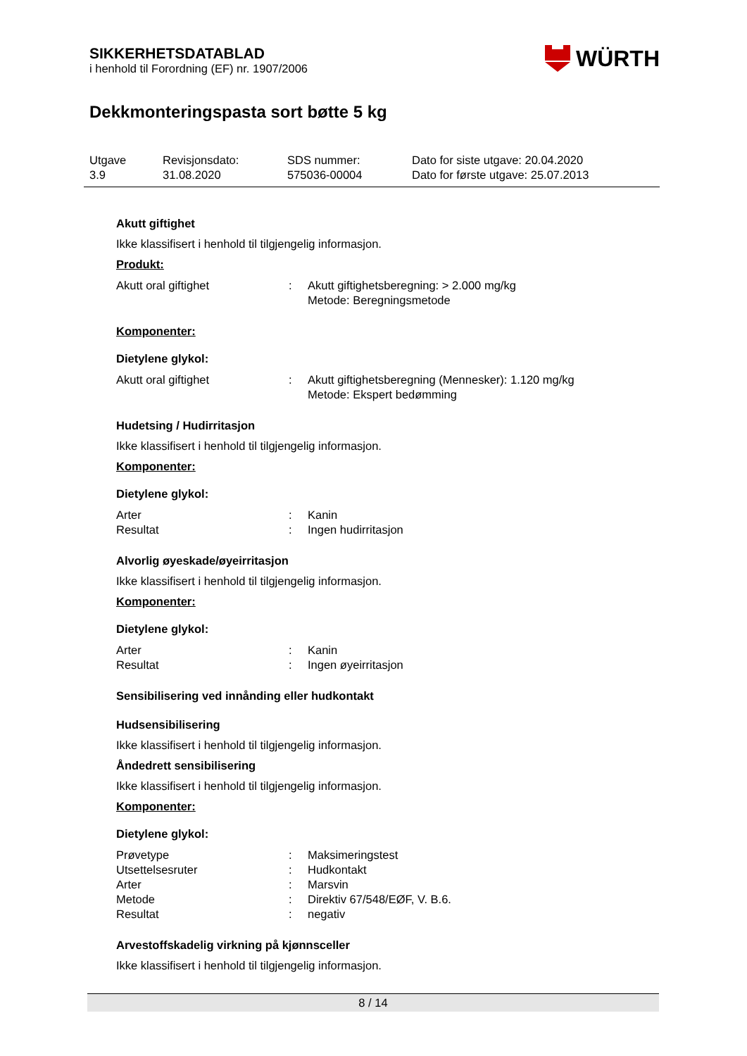WÜRTH
SIKKERHETSDATABLAD
i henhold til Forordning (EF) nr. 1907/2006
Dekkmonteringspasta sort bøtte 5 kg
Utgave
3.9
Revisjonsdato:
31.08.2020
SDS nummer:
575036-00004
Dato for siste utgave: 20.04.2020
Dato for første utgave: 25.07.2013
Akutt giftighet
Ikke klassifisert i henhold til tilgjengelig informasjon.
Produkt:
Akutt oral giftighet: Akutt giftighetsberegning: > 2.000 mg/kg
Metode: Beregningsmetode
Komponenter:
Dietylene glykol:
Akutt oral giftighet: Akutt giftighetsberegning (Mennesker): 1.120 mg/kg
Metode: Ekspert bedømming
Hudetsing / Hudirritasjon
Ikke klassifisert i henhold til tilgjengelig informasjon.
Komponenter:
Dietylene glykol:
Arter: Kanin
Resultat: Ingen hudirritasjon
Alvorlig øyeskade/øyeirritasjon
Ikke klassifisert i henhold til tilgjengelig informasjon.
Komponenter:
Dietylene glykol:
Arter: Kanin
Resultat: Ingen øyeirritasjon
Sensibilisering ved innånding eller hudkontakt
Hudsensibilisering
Ikke klassifisert i henhold til tilgjengelig informasjon.
Åndedrett sensibilisering
Ikke klassifisert i henhold til tilgjengelig informasjon.
Komponenter:
Dietylene glykol:
Prøvetype: Maksimeringstest
Utsettelsesruter: Hudkontakt
Arter: Marsvin
Metode: Direktiv 67/548/EØF, V. B.6.
Resultat: negativ
Arvestoffskadelig virkning på kjønnsceller
Ikke klassifisert i henhold til tilgjengelig informasjon.
8 / 14